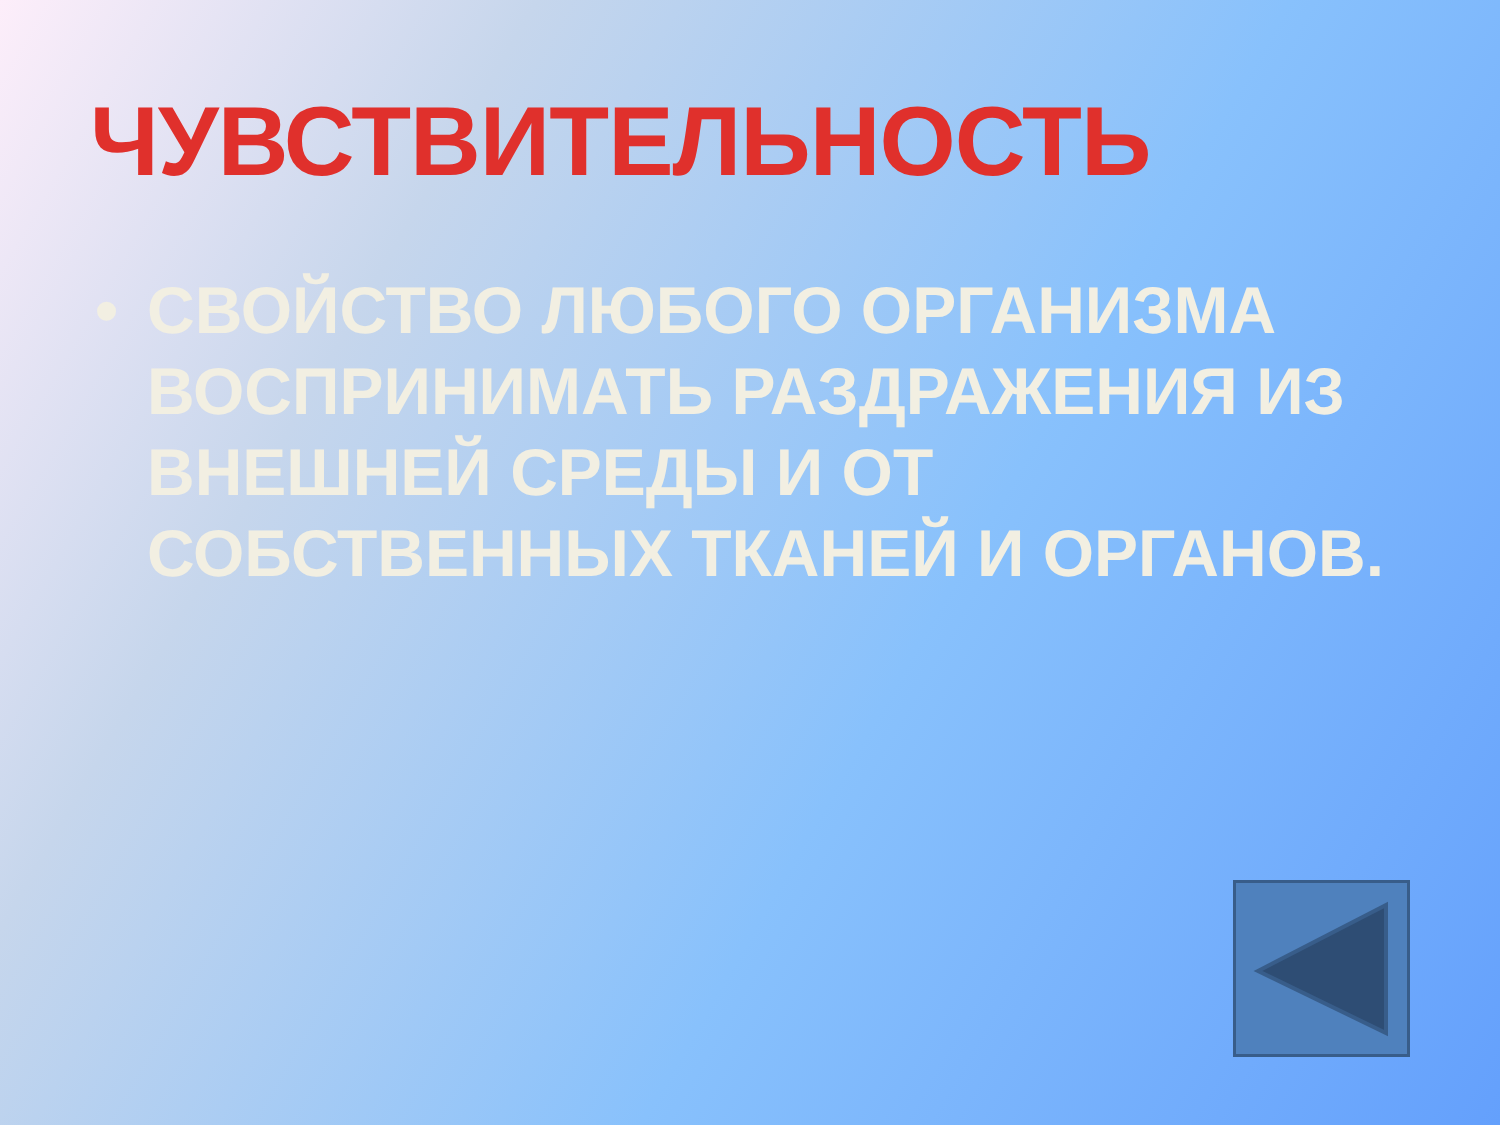ЧУВСТВИТЕЛЬНОСТЬ
• СВОЙСТВО ЛЮБОГО ОРГАНИЗМА ВОСПРИНИМАТЬ РАЗДРАЖЕНИЯ ИЗ ВНЕШНЕЙ СРЕДЫ И ОТ СОБСТВЕННЫХ ТКАНЕЙ И ОРГАНОВ.